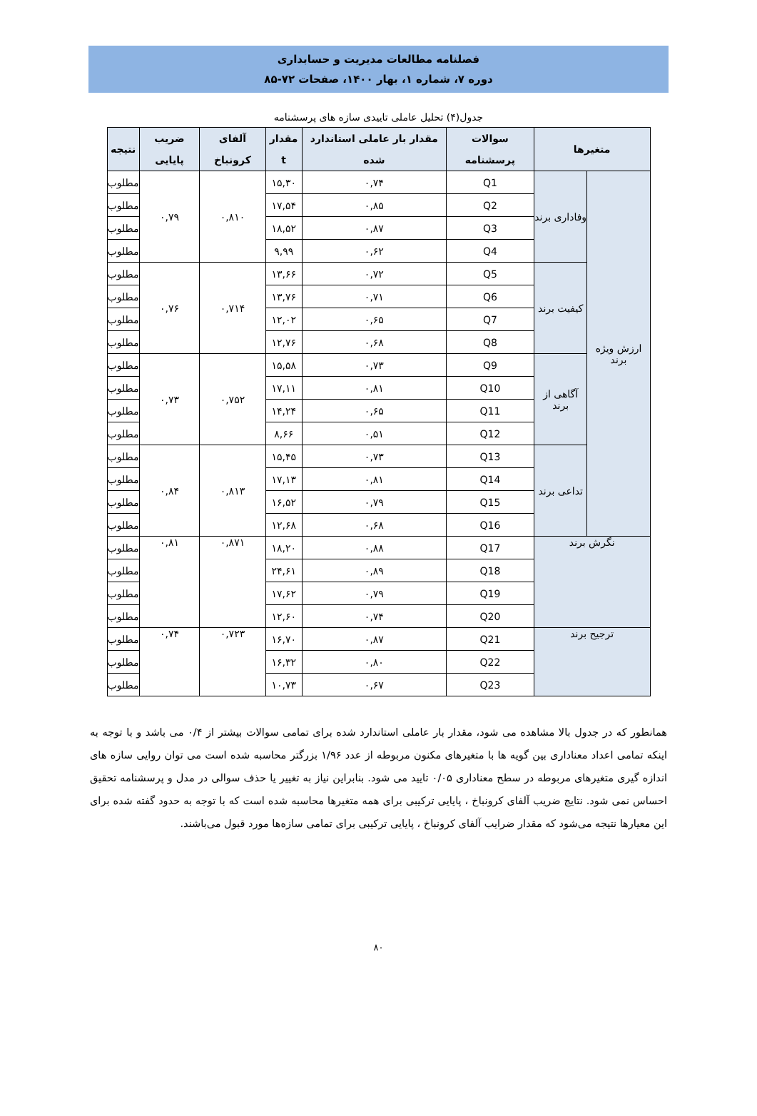فصلنامه مطالعات مدیریت و حسابداری
دوره ۷، شماره ۱، بهار ۱۴۰۰، صفحات ۷۲-۸۵
جدول(۴) تحلیل عاملی تاییدی سازه های پرسشنامه
| متغیرها | | سوالات پرسشنامه | مقدار بار عاملی استاندارد شده | مقدار t | آلفای کرونباخ | ضریب پایایی | نتیجه |
| --- | --- | --- | --- | --- | --- | --- | --- |
| ارزش ویژه برند | وفاداری برند | Q1 | ۰,۷۴ | ۱۵,۳۰ | ۰,۸۱۰ | ۰,۷۹ | مطلوب |
| | | Q2 | ۰,۸۵ | ۱۷,۵۴ | | | مطلوب |
| | | Q3 | ۰,۸۷ | ۱۸,۵۲ | | | مطلوب |
| | | Q4 | ۰,۶۲ | ۹,۹۹ | | | مطلوب |
| | کیفیت برند | Q5 | ۰,۷۲ | ۱۳,۶۶ | ۰,۷۱۴ | ۰,۷۶ | مطلوب |
| | | Q6 | ۰,۷۱ | ۱۳,۷۶ | | | مطلوب |
| | | Q7 | ۰,۶۵ | ۱۲,۰۲ | | | مطلوب |
| | | Q8 | ۰,۶۸ | ۱۲,۷۶ | | | مطلوب |
| | آگاهی از برند | Q9 | ۰,۷۳ | ۱۵,۵۸ | ۰,۷۵۲ | ۰,۷۳ | مطلوب |
| | | Q10 | ۰,۸۱ | ۱۷,۱۱ | | | مطلوب |
| | | Q11 | ۰,۶۵ | ۱۴,۲۴ | | | مطلوب |
| | | Q12 | ۰,۵۱ | ۸,۶۶ | | | مطلوب |
| | تداعی برند | Q13 | ۰,۷۳ | ۱۵,۴۵ | ۰,۸۱۳ | ۰,۸۴ | مطلوب |
| | | Q14 | ۰,۸۱ | ۱۷,۱۳ | | | مطلوب |
| | | Q15 | ۰,۷۹ | ۱۶,۵۲ | | | مطلوب |
| | | Q16 | ۰,۶۸ | ۱۲,۶۸ | | | مطلوب |
| نگرش برند | | Q17 | ۰,۸۸ | ۱۸,۲۰ | ۰,۸۷۱ | ۰,۸۱ | مطلوب |
| | | Q18 | ۰,۸۹ | ۲۴,۶۱ | | | مطلوب |
| | | Q19 | ۰,۷۹ | ۱۷,۶۲ | | | مطلوب |
| | | Q20 | ۰,۷۴ | ۱۲,۶۰ | | | مطلوب |
| ترجیح برند | | Q21 | ۰,۸۷ | ۱۶,۷۰ | ۰,۷۲۳ | ۰,۷۴ | مطلوب |
| | | Q22 | ۰,۸۰ | ۱۶,۳۲ | | | مطلوب |
| | | Q23 | ۰,۶۷ | ۱۰,۷۳ | | | مطلوب |
همانطور که در جدول بالا مشاهده می شود، مقدار بار عاملی استاندارد شده برای تمامی سوالات بیشتر از ۰/۴ می باشد و با توجه به اینکه تمامی اعداد معناداری بین گویه ها با متغیرهای مکنون مربوطه از عدد ۱/۹۶ بزرگتر محاسبه شده است می توان روایی سازه های اندازه گیری متغیرهای مربوطه در سطح معناداری ۰/۰۵ تایید می شود. بنابراین نیاز به تغییر یا حذف سوالی در مدل و پرسشنامه تحقیق احساس نمی شود. نتایج ضریب آلفای کرونباخ ، پایایی ترکیبی برای همه متغیرها محاسبه شده است که با توجه به حدود گفته شده برای این معیارها نتیجه می‌شود که مقدار ضرایب آلفای کرونباخ ، پایایی ترکیبی برای تمامی سازه‌ها مورد قبول می‌باشند.
۸۰